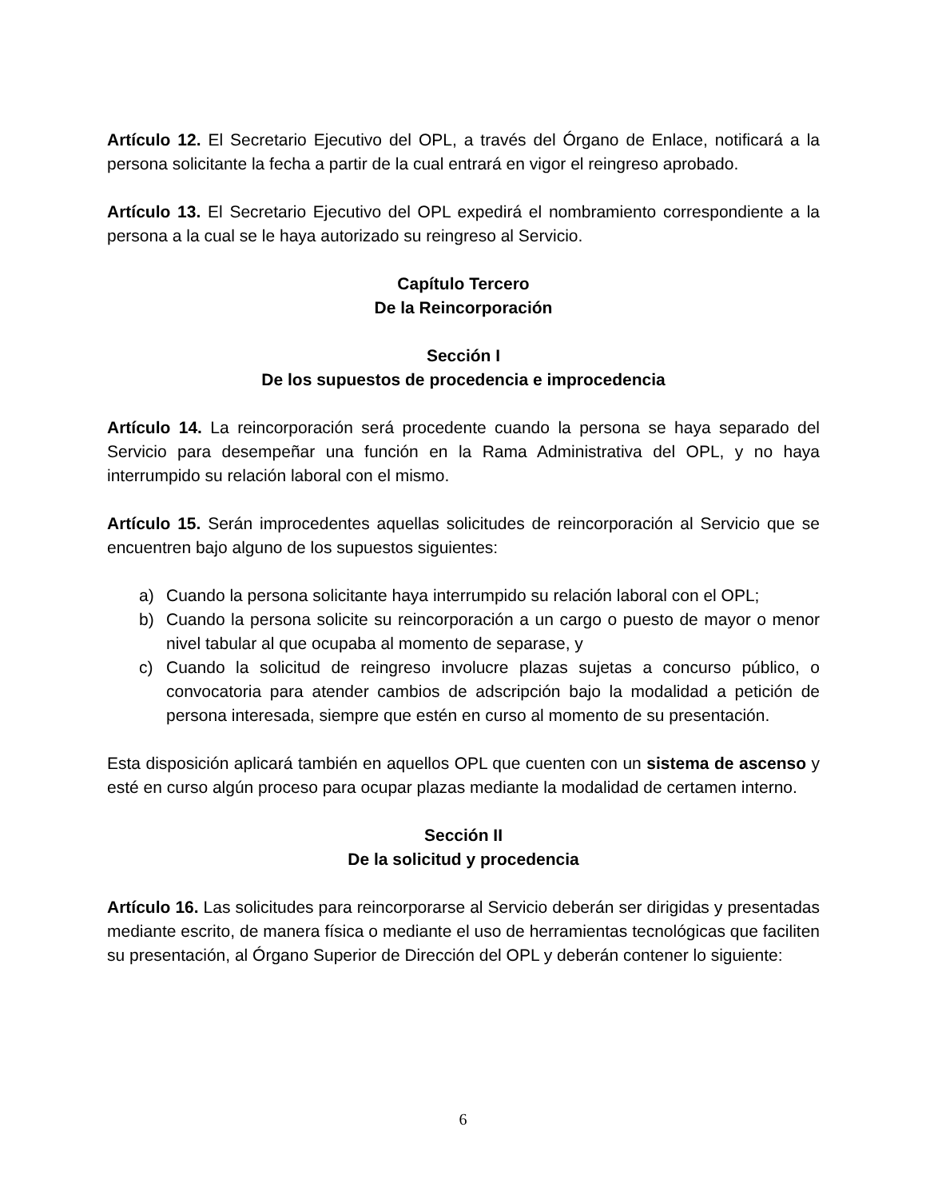Artículo 12. El Secretario Ejecutivo del OPL, a través del Órgano de Enlace, notificará a la persona solicitante la fecha a partir de la cual entrará en vigor el reingreso aprobado.
Artículo 13. El Secretario Ejecutivo del OPL expedirá el nombramiento correspondiente a la persona a la cual se le haya autorizado su reingreso al Servicio.
Capítulo Tercero
De la Reincorporación
Sección I
De los supuestos de procedencia e improcedencia
Artículo 14. La reincorporación será procedente cuando la persona se haya separado del Servicio para desempeñar una función en la Rama Administrativa del OPL, y no haya interrumpido su relación laboral con el mismo.
Artículo 15. Serán improcedentes aquellas solicitudes de reincorporación al Servicio que se encuentren bajo alguno de los supuestos siguientes:
a) Cuando la persona solicitante haya interrumpido su relación laboral con el OPL;
b) Cuando la persona solicite su reincorporación a un cargo o puesto de mayor o menor nivel tabular al que ocupaba al momento de separase, y
c) Cuando la solicitud de reingreso involucre plazas sujetas a concurso público, o convocatoria para atender cambios de adscripción bajo la modalidad a petición de persona interesada, siempre que estén en curso al momento de su presentación.
Esta disposición aplicará también en aquellos OPL que cuenten con un sistema de ascenso y esté en curso algún proceso para ocupar plazas mediante la modalidad de certamen interno.
Sección II
De la solicitud y procedencia
Artículo 16. Las solicitudes para reincorporarse al Servicio deberán ser dirigidas y presentadas mediante escrito, de manera física o mediante el uso de herramientas tecnológicas que faciliten su presentación, al Órgano Superior de Dirección del OPL y deberán contener lo siguiente:
6